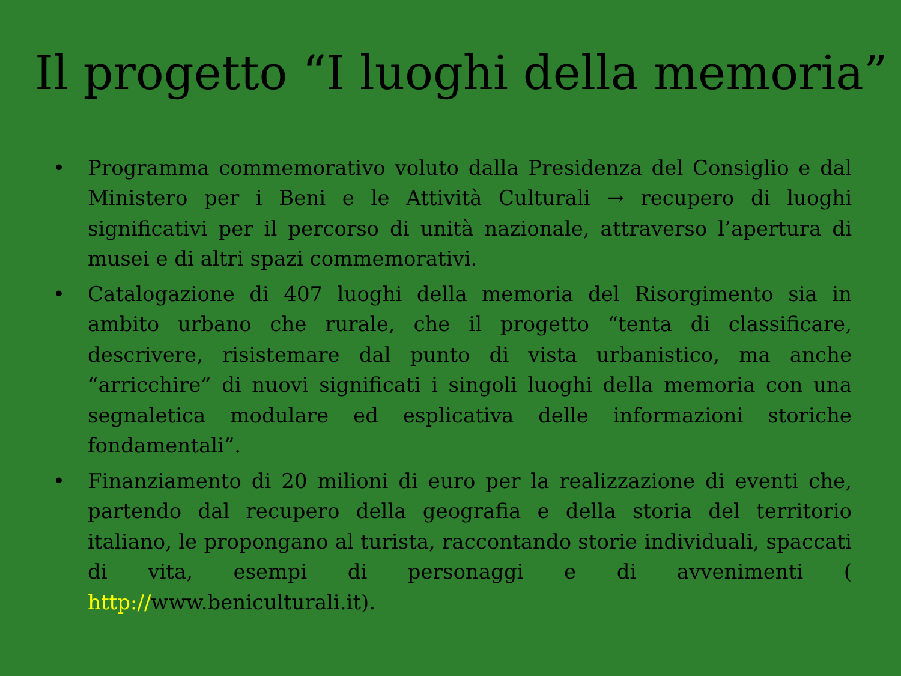Il progetto “I luoghi della memoria”
• Programma commemorativo voluto dalla Presidenza del Consiglio e dal Ministero per i Beni e le Attività Culturali → recupero di luoghi significativi per il percorso di unità nazionale, attraverso l’apertura di musei e di altri spazi commemorativi.
• Catalogazione di 407 luoghi della memoria del Risorgimento sia in ambito urbano che rurale, che il progetto “tenta di classificare, descrivere, risistemare dal punto di vista urbanistico, ma anche “arricchire” di nuovi significati i singoli luoghi della memoria con una segnaletica modulare ed esplicativa delle informazioni storiche fondamentali”.
• Finanziamento di 20 milioni di euro per la realizzazione di eventi che, partendo dal recupero della geografia e della storia del territorio italiano, le propongano al turista, raccontando storie individuali, spaccati di vita, esempi di personaggi e di avvenimenti ( http://www.beniculturali.it).